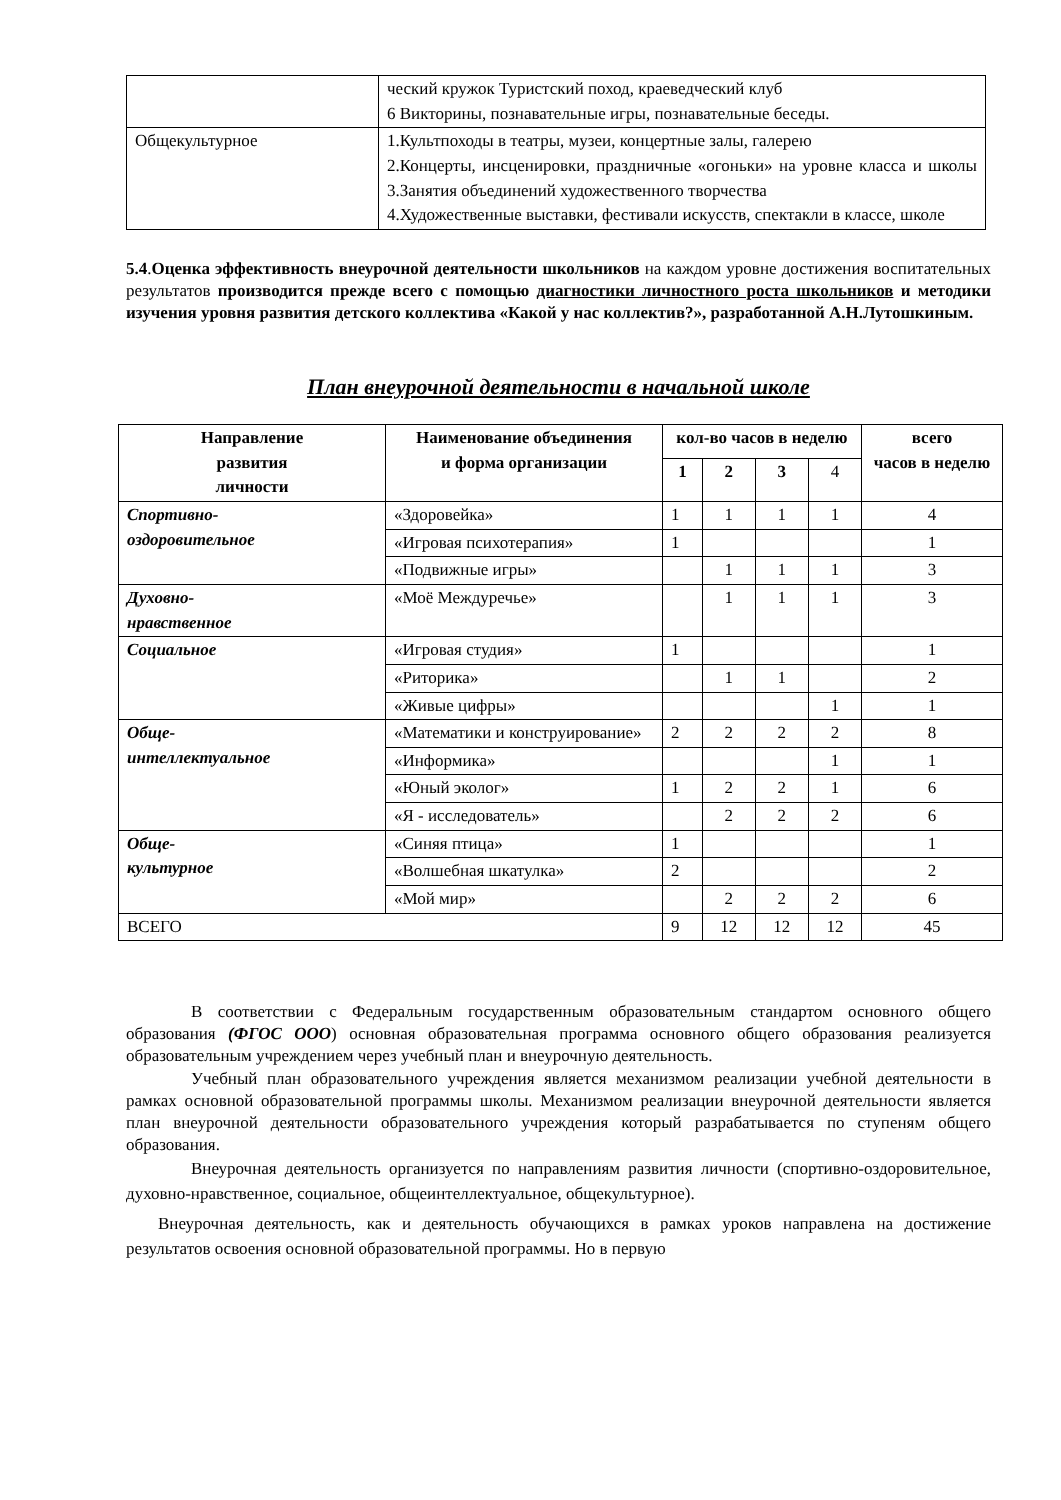| | ческий кружок Туристский поход, краеведческий клуб 6 Викторины, познавательные игры, познавательные беседы. |
| Общекультурное | 1.Культпоходы в театры, музеи, концертные залы, галерею 2.Концерты, инсценировки, праздничные «огоньки» на уровне класса и школы 3.Занятия объединений художественного творчества 4.Художественные выставки, фестивали искусств, спектакли в классе, школе |
5.4.Оценка эффективность внеурочной деятельности школьников на каждом уровне достижения воспитательных результатов производится прежде всего с помощью диагностики личностного роста школьников и методики изучения уровня развития детского коллектива «Какой у нас коллектив?», разработанной А.Н.Лутошкиным.
План внеурочной деятельности в начальной школе
| Направление развития личности | Наименование объединения и форма организации | кол-во часов в неделю | | | | всего часов в неделю |
| --- | --- | --- | --- | --- | --- | --- |
| | | 1 | 2 | 3 | 4 | |
| Спортивно- оздоровительное | «Здоровейка» | 1 | 1 | 1 | 1 | 4 |
| | «Игровая психотерапия» | 1 | | | | 1 |
| | «Подвижные игры» | | 1 | 1 | 1 | 3 |
| Духовно- нравственное | «Моё Междуречье» | | 1 | 1 | 1 | 3 |
| Социальное | «Игровая студия» | 1 | | | | 1 |
| | «Риторика» | | 1 | 1 | | 2 |
| | «Живые цифры» | | | | 1 | 1 |
| Обще- интеллектуальное | «Математики и конструирование» | 2 | 2 | 2 | 2 | 8 |
| | «Информика» | | | | 1 | 1 |
| | «Юный эколог» | 1 | 2 | 2 | 1 | 6 |
| | «Я - исследователь» | | 2 | 2 | 2 | 6 |
| Обще- культурное | «Синяя птица» | 1 | | | | 1 |
| | «Волшебная шкатулка» | 2 | | | | 2 |
| | «Мой мир» | | 2 | 2 | 2 | 6 |
| ВСЕГО | | 9 | 12 | 12 | 12 | 45 |
В соответствии с Федеральным государственным образовательным стандартом основного общего образования (ФГОС ООО) основная образовательная программа основного общего образования реализуется образовательным учреждением через учебный план и внеурочную деятельность.
Учебный план образовательного учреждения является механизмом реализации учебной деятельности в рамках основной образовательной программы школы. Механизмом реализации внеурочной деятельности является план внеурочной деятельности образовательного учреждения который разрабатывается по ступеням общего образования.
Внеурочная деятельность организуется по направлениям развития личности (спортивно-оздоровительное, духовно-нравственное, социальное, общеинтеллектуальное, общекультурное).
Внеурочная деятельность, как и деятельность обучающихся в рамках уроков направлена на достижение результатов освоения основной образовательной программы. Но в первую